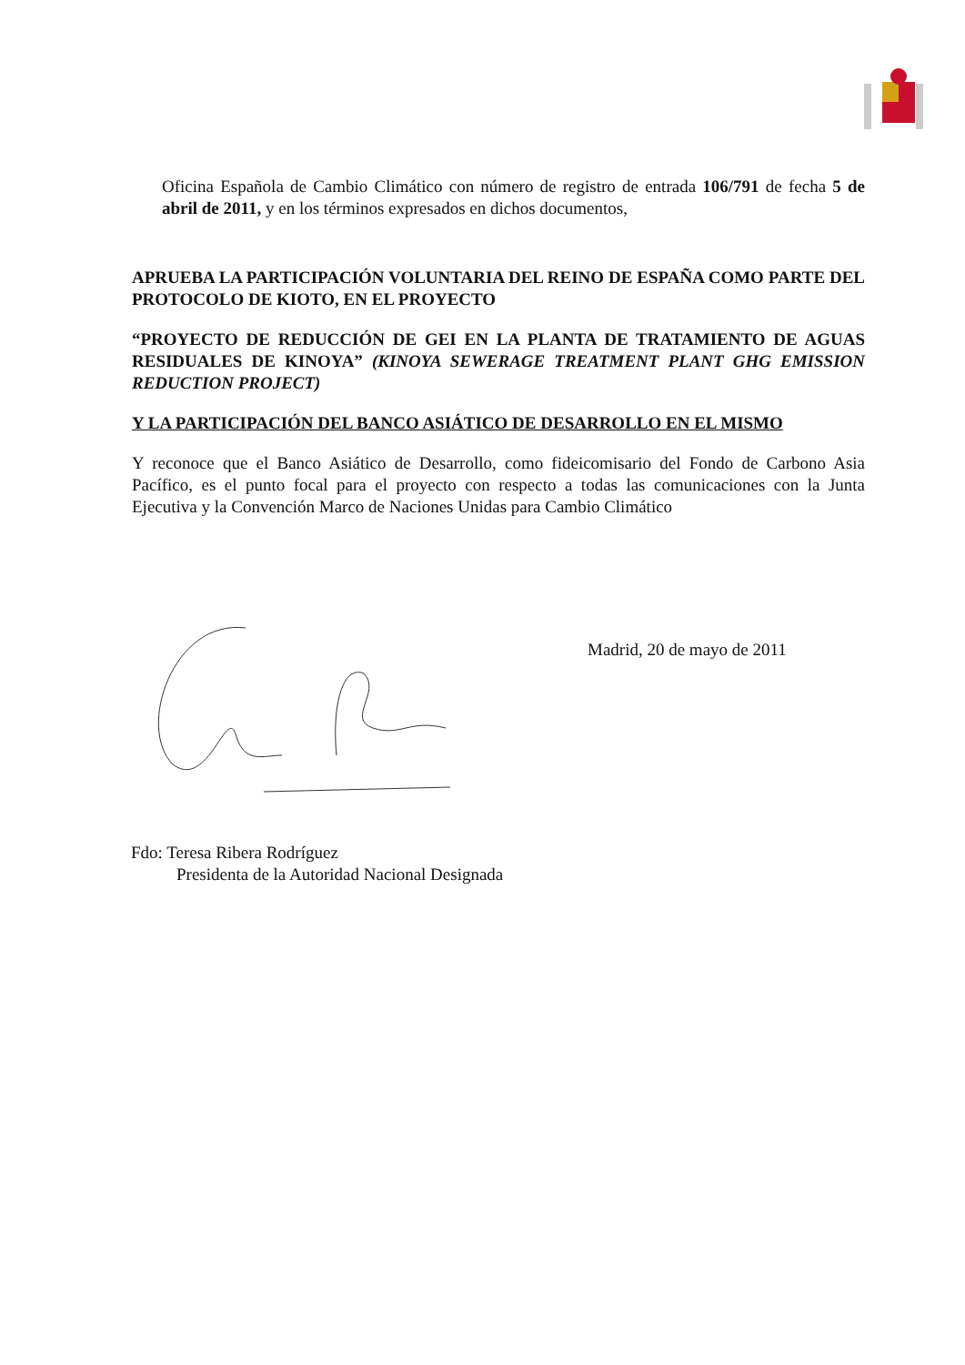Oficina Española de Cambio Climático con número de registro de entrada 106/791 de fecha 5 de abril de 2011, y en los términos expresados en dichos documentos,
APRUEBA LA PARTICIPACIÓN VOLUNTARIA DEL REINO DE ESPAÑA COMO PARTE DEL PROTOCOLO DE KIOTO, EN EL PROYECTO
“PROYECTO DE REDUCCIÓN DE GEI EN LA PLANTA DE TRATAMIENTO DE AGUAS RESIDUALES DE KINOYA” (KINOYA SEWERAGE TREATMENT PLANT GHG EMISSION REDUCTION PROJECT)
Y LA PARTICIPACIÓN DEL BANCO ASIÁTICO DE DESARROLLO EN EL MISMO
Y reconoce que el Banco Asiático de Desarrollo, como fideicomisario del Fondo de Carbono Asia Pacífico, es el punto focal para el proyecto con respecto a todas las comunicaciones con la Junta Ejecutiva y la Convención Marco de Naciones Unidas para Cambio Climático
Madrid, 20 de mayo de 2011
Fdo: Teresa Ribera Rodríguez
Presidenta de la Autoridad Nacional Designada